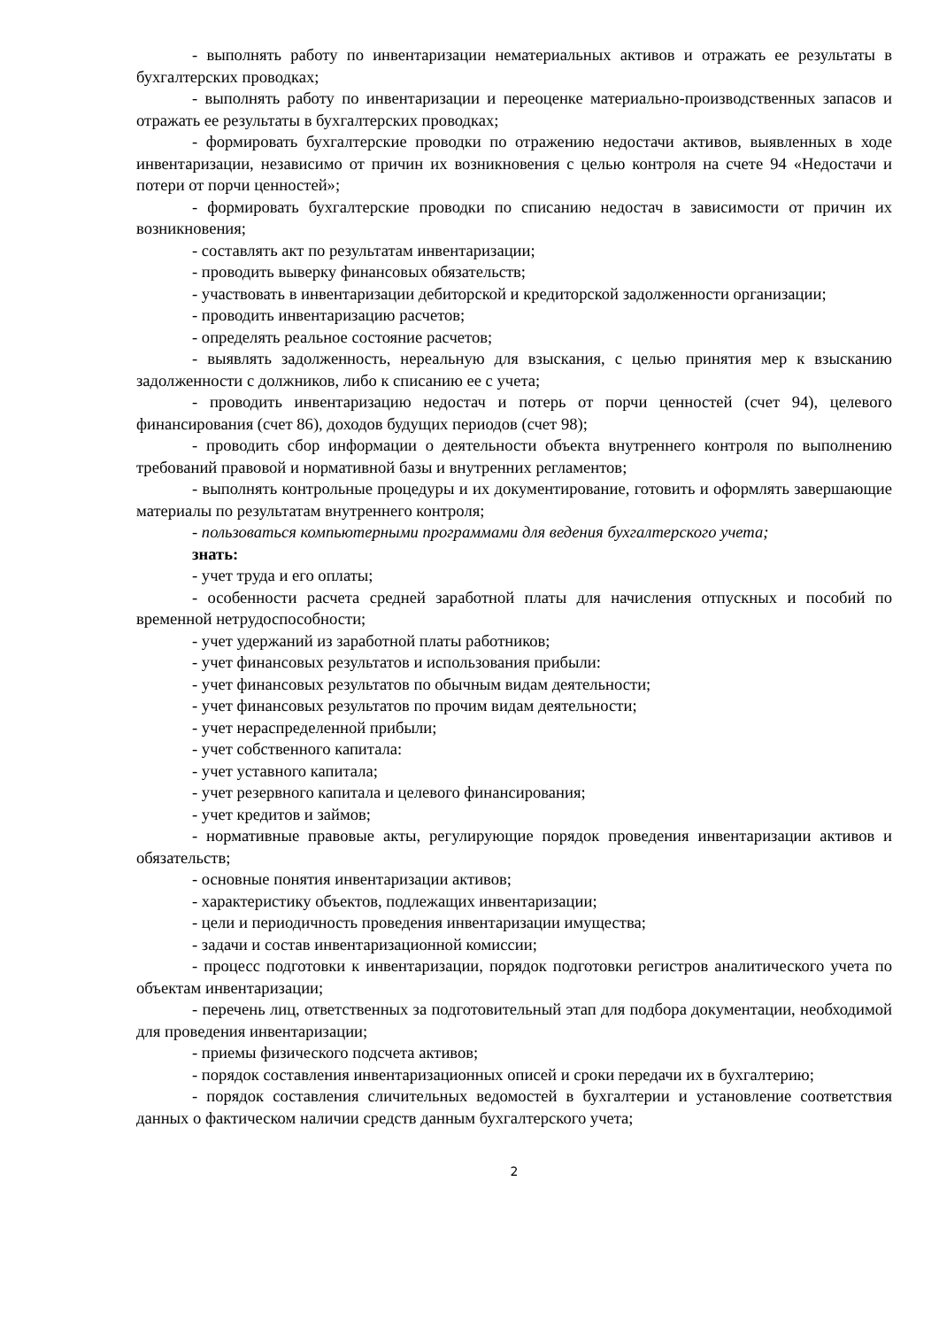- выполнять работу по инвентаризации нематериальных активов и отражать ее результаты в бухгалтерских проводках;
- выполнять работу по инвентаризации и переоценке материально-производственных запасов и отражать ее результаты в бухгалтерских проводках;
- формировать бухгалтерские проводки по отражению недостачи активов, выявленных в ходе инвентаризации, независимо от причин их возникновения с целью контроля на счете 94 «Недостачи и потери от порчи ценностей»;
- формировать бухгалтерские проводки по списанию недостач в зависимости от причин их возникновения;
- составлять акт по результатам инвентаризации;
- проводить выверку финансовых обязательств;
- участвовать в инвентаризации дебиторской и кредиторской задолженности организации;
- проводить инвентаризацию расчетов;
- определять реальное состояние расчетов;
- выявлять задолженность, нереальную для взыскания, с целью принятия мер к взысканию задолженности с должников, либо к списанию ее с учета;
- проводить инвентаризацию недостач и потерь от порчи ценностей (счет 94), целевого финансирования (счет 86), доходов будущих периодов (счет 98);
- проводить сбор информации о деятельности объекта внутреннего контроля по выполнению требований правовой и нормативной базы и внутренних регламентов;
- выполнять контрольные процедуры и их документирование, готовить и оформлять завершающие материалы по результатам внутреннего контроля;
- пользоваться компьютерными программами для ведения бухгалтерского учета;
знать:
- учет труда и его оплаты;
- особенности расчета средней заработной платы для начисления отпускных и пособий по временной нетрудоспособности;
- учет удержаний из заработной платы работников;
- учет финансовых результатов и использования прибыли:
- учет финансовых результатов по обычным видам деятельности;
- учет финансовых результатов по прочим видам деятельности;
- учет нераспределенной прибыли;
- учет собственного капитала:
- учет уставного капитала;
- учет резервного капитала и целевого финансирования;
- учет кредитов и займов;
- нормативные правовые акты, регулирующие порядок проведения инвентаризации активов и обязательств;
- основные понятия инвентаризации активов;
- характеристику объектов, подлежащих инвентаризации;
- цели и периодичность проведения инвентаризации имущества;
- задачи и состав инвентаризационной комиссии;
- процесс подготовки к инвентаризации, порядок подготовки регистров аналитического учета по объектам инвентаризации;
- перечень лиц, ответственных за подготовительный этап для подбора документации, необходимой для проведения инвентаризации;
- приемы физического подсчета активов;
- порядок составления инвентаризационных описей и сроки передачи их в бухгалтерию;
- порядок составления сличительных ведомостей в бухгалтерии и установление соответствия данных о фактическом наличии средств данным бухгалтерского учета;
2